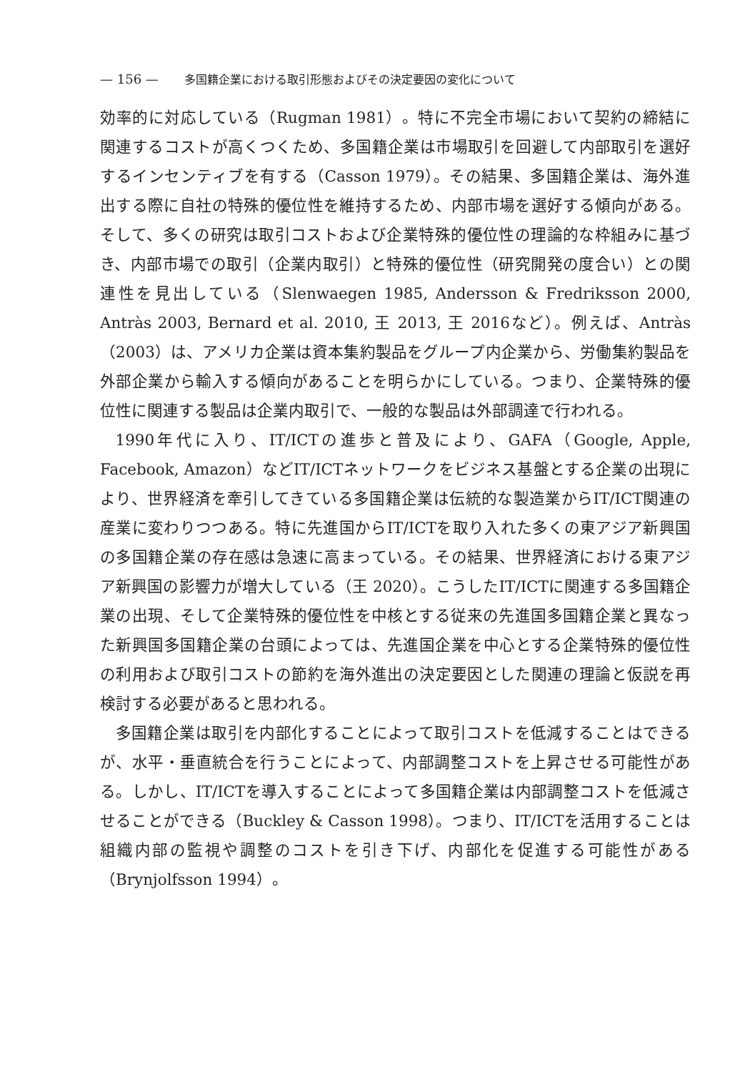— 156 — 多国籍企業における取引形態およびその決定要因の変化について
効率的に対応している（Rugman 1981）。特に不完全市場において契約の締結に関連するコストが高くつくため、多国籍企業は市場取引を回避して内部取引を選好するインセンティブを有する（Casson 1979）。その結果、多国籍企業は、海外進出する際に自社の特殊的優位性を維持するため、内部市場を選好する傾向がある。そして、多くの研究は取引コストおよび企業特殊的優位性の理論的な枠組みに基づき、内部市場での取引（企業内取引）と特殊的優位性（研究開発の度合い）との関連性を見出している（Slenwaegen 1985, Andersson & Fredriksson 2000, Antràs 2003, Bernard et al. 2010, 王 2013, 王 2016など）。例えば、Antràs（2003）は、アメリカ企業は資本集約製品をグループ内企業から、労働集約製品を外部企業から輸入する傾向があることを明らかにしている。つまり、企業特殊的優位性に関連する製品は企業内取引で、一般的な製品は外部調達で行われる。
1990年代に入り、IT/ICTの進歩と普及により、GAFA（Google, Apple, Facebook, Amazon）などIT/ICTネットワークをビジネス基盤とする企業の出現により、世界経済を牽引してきている多国籍企業は伝統的な製造業からIT/ICT関連の産業に変わりつつある。特に先進国からIT/ICTを取り入れた多くの東アジア新興国の多国籍企業の存在感は急速に高まっている。その結果、世界経済における東アジア新興国の影響力が増大している（王 2020）。こうしたIT/ICTに関連する多国籍企業の出現、そして企業特殊的優位性を中核とする従来の先進国多国籍企業と異なった新興国多国籍企業の台頭によっては、先進国企業を中心とする企業特殊的優位性の利用および取引コストの節約を海外進出の決定要因とした関連の理論と仮説を再検討する必要があると思われる。
多国籍企業は取引を内部化することによって取引コストを低減することはできるが、水平・垂直統合を行うことによって、内部調整コストを上昇させる可能性がある。しかし、IT/ICTを導入することによって多国籍企業は内部調整コストを低減させることができる（Buckley & Casson 1998）。つまり、IT/ICTを活用することは組織内部の監視や調整のコストを引き下げ、内部化を促進する可能性がある（Brynjolfsson 1994）。